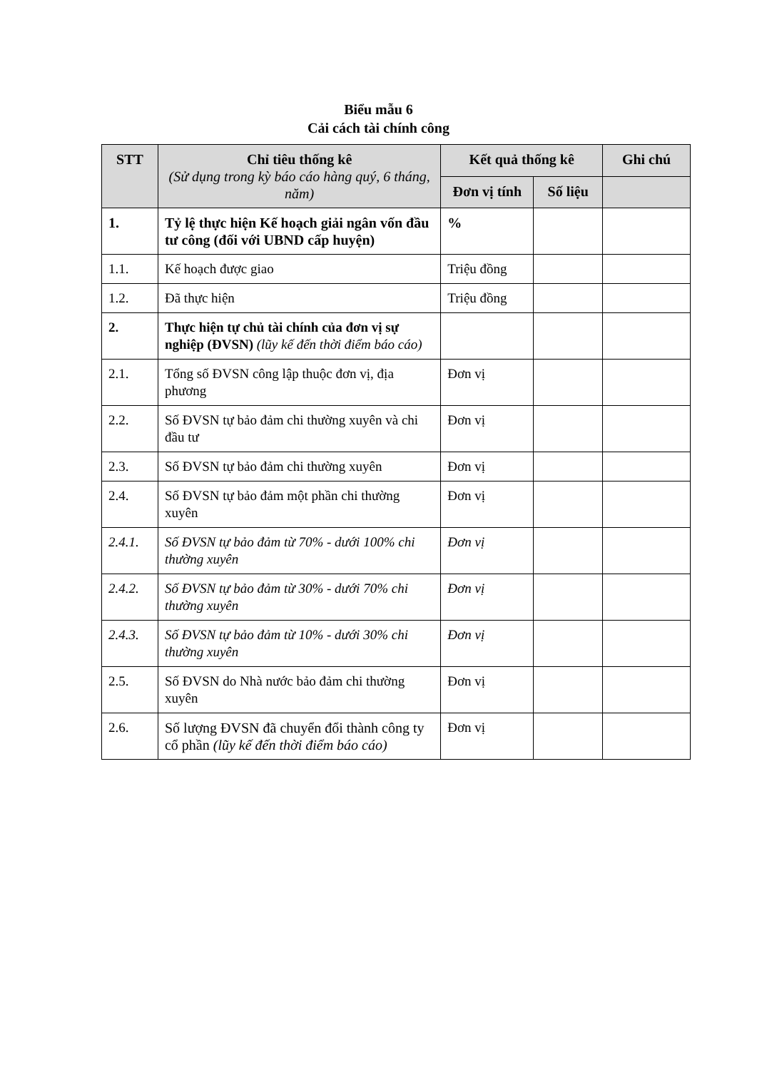Biểu mẫu 6
Cải cách tài chính công
| STT | Chỉ tiêu thống kê (Sử dụng trong kỳ báo cáo hàng quý, 6 tháng, năm) | Kết quả thống kê | | Ghi chú |
| --- | --- | --- | --- | --- |
| | | Đơn vị tính | Số liệu | |
| 1. | Tỷ lệ thực hiện Kế hoạch giải ngân vốn đầu tư công (đối với UBND cấp huyện) | % | | |
| 1.1. | Kế hoạch được giao | Triệu đồng | | |
| 1.2. | Đã thực hiện | Triệu đồng | | |
| 2. | Thực hiện tự chủ tài chính của đơn vị sự nghiệp (ĐVSN) (lũy kế đến thời điểm báo cáo) | | | |
| 2.1. | Tổng số ĐVSN công lập thuộc đơn vị, địa phương | Đơn vị | | |
| 2.2. | Số ĐVSN tự bảo đảm chi thường xuyên và chi đầu tư | Đơn vị | | |
| 2.3. | Số ĐVSN tự bảo đảm chi thường xuyên | Đơn vị | | |
| 2.4. | Số ĐVSN tự bảo đảm một phần chi thường xuyên | Đơn vị | | |
| 2.4.1. | Số ĐVSN tự bảo đảm từ 70% - dưới 100% chi thường xuyên | Đơn vị | | |
| 2.4.2. | Số ĐVSN tự bảo đảm từ 30% - dưới 70% chi thường xuyên | Đơn vị | | |
| 2.4.3. | Số ĐVSN tự bảo đảm từ 10% - dưới 30% chi thường xuyên | Đơn vị | | |
| 2.5. | Số ĐVSN do Nhà nước bảo đảm chi thường xuyên | Đơn vị | | |
| 2.6. | Số lượng ĐVSN đã chuyển đổi thành công ty cổ phần (lũy kế đến thời điểm báo cáo) | Đơn vị | | |